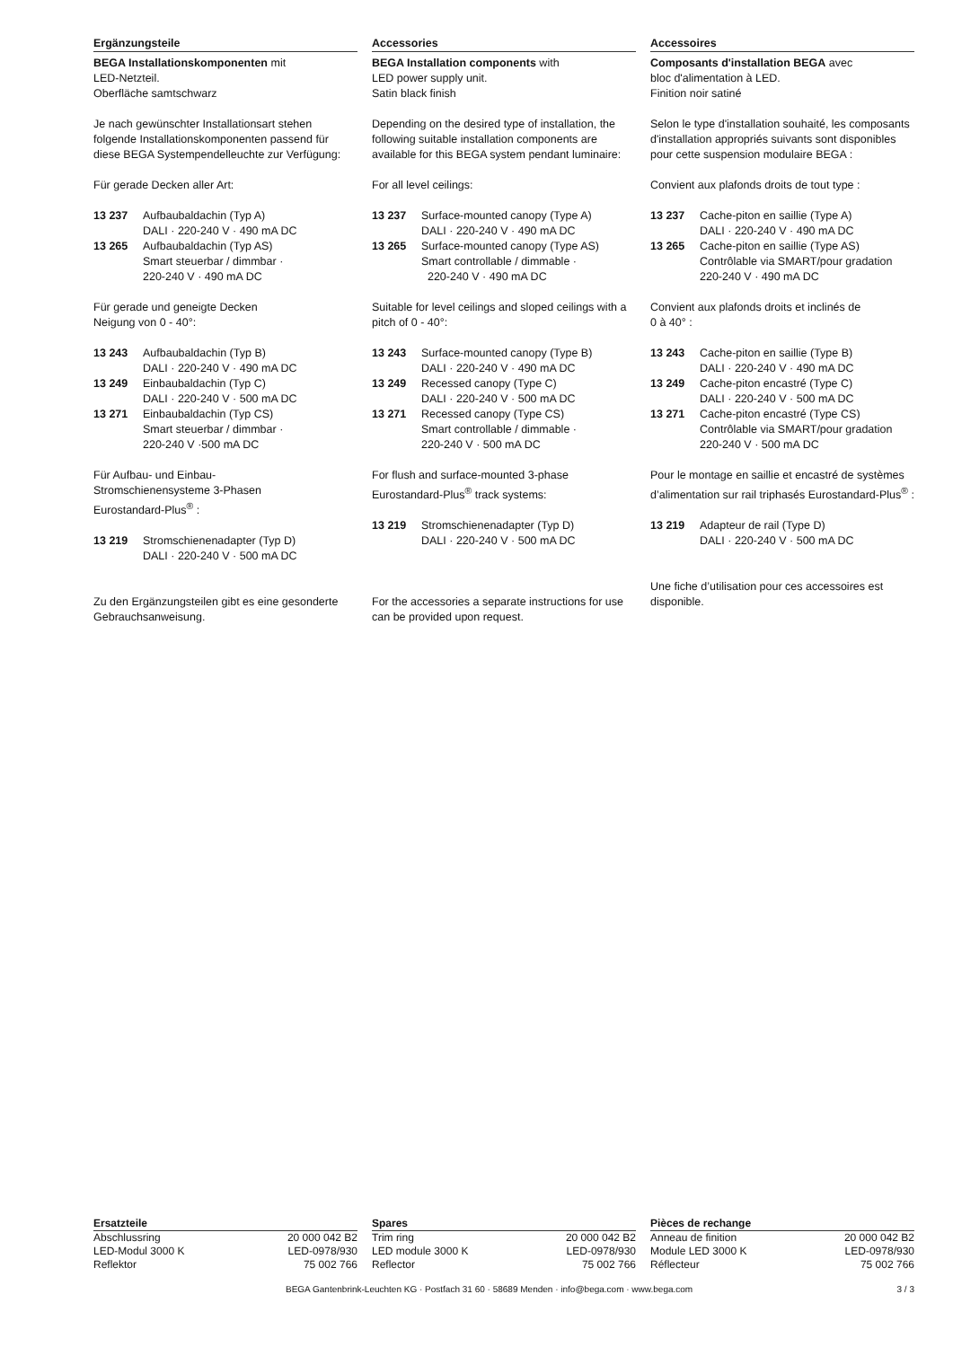Ergänzungsteile
BEGA Installationskomponenten mit
LED-Netzteil.
Oberfläche samtschwarz
Je nach gewünschter Installationsart stehen folgende Installationskomponenten passend für diese BEGA Systempendelleuchte zur Verfügung:
Für gerade Decken aller Art:
| 13 237 | Aufbaubaldachin (Typ A) DALI · 220-240 V · 490 mA DC |
| 13 265 | Aufbaubaldachin (Typ AS) Smart steuerbar / dimmbar · 220-240 V · 490 mA DC |
Für gerade und geneigte Decken
Neigung von 0 - 40°:
| 13 243 | Aufbaubaldachin (Typ B) DALI · 220-240 V · 490 mA DC |
| 13 249 | Einbaubaldachin (Typ C) DALI · 220-240 V · 500 mA DC |
| 13 271 | Einbaubaldachin (Typ CS) Smart steuerbar / dimmbar · 220-240 V ·500 mA DC |
Für Aufbau- und Einbau-
Stromschienensysteme 3-Phasen
Eurostandard-Plus<sup>®</sup> :
| 13 219 | Stromschienenadapter (Typ D) DALI · 220-240 V · 500 mA DC |
Zu den Ergänzungsteilen gibt es eine gesonderte Gebrauchsanweisung.
Accessories
BEGA Installation components with
LED power supply unit.
Satin black finish
Depending on the desired type of installation, the following suitable installation components are available for this BEGA system pendant luminaire:
For all level ceilings:
| 13 237 | Surface-mounted canopy (Type A) DALI · 220-240 V · 490 mA DC |
| 13 265 | Surface-mounted canopy (Type AS) Smart controllable / dimmable · 220-240 V · 490 mA DC |
Suitable for level ceilings and sloped ceilings with a pitch of 0 - 40°:
| 13 243 | Surface-mounted canopy (Type B) DALI · 220-240 V · 490 mA DC |
| 13 249 | Recessed canopy (Type C) DALI · 220-240 V · 500 mA DC |
| 13 271 | Recessed canopy (Type CS) Smart controllable / dimmable · 220-240 V · 500 mA DC |
For flush and surface-mounted 3-phase Eurostandard-Plus<sup>®</sup> track systems:
| 13 219 | Stromschienenadapter (Typ D) DALI · 220-240 V · 500 mA DC |
For the accessories a separate instructions for use can be provided upon request.
Accessoires
Composants d'installation BEGA avec
bloc d'alimentation à LED.
Finition noir satiné
Selon le type d'installation souhaité, les composants d'installation appropriés suivants sont disponibles pour cette suspension modulaire BEGA :
Convient aux plafonds droits de tout type :
| 13 237 | Cache-piton en saillie (Type A) DALI · 220-240 V · 490 mA DC |
| 13 265 | Cache-piton en saillie (Type AS) Contrôlable via SMART/pour gradation 220-240 V · 490 mA DC |
Convient aux plafonds droits et inclinés de
0 à 40° :
| 13 243 | Cache-piton en saillie (Type B) DALI · 220-240 V · 490 mA DC |
| 13 249 | Cache-piton encastré (Type C) DALI · 220-240 V · 500 mA DC |
| 13 271 | Cache-piton encastré (Type CS) Contrôlable via SMART/pour gradation 220-240 V · 500 mA DC |
Pour le montage en saillie et encastré de systèmes d’alimentation sur rail triphasés Eurostandard-Plus<sup>®</sup> :
| 13 219 | Adapteur de rail (Type D) DALI · 220-240 V · 500 mA DC |
Une fiche d’utilisation pour ces accessoires est disponible.
| Ersatzteile | |
| --- | --- |
| Abschlussring | 20 000 042 B2 |
| LED-Modul 3000 K | LED-0978/930 |
| Reflektor | 75 002 766 |
| Spares | |
| --- | --- |
| Trim ring | 20 000 042 B2 |
| LED module 3000 K | LED-0978/930 |
| Reflector | 75 002 766 |
| Pièces de rechange | |
| --- | --- |
| Anneau de finition | 20 000 042 B2 |
| Module LED 3000 K | LED-0978/930 |
| Réflecteur | 75 002 766 |
BEGA Gantenbrink-Leuchten KG · Postfach 31 60 · 58689 Menden · info@bega.com · www.bega.com 3 / 3